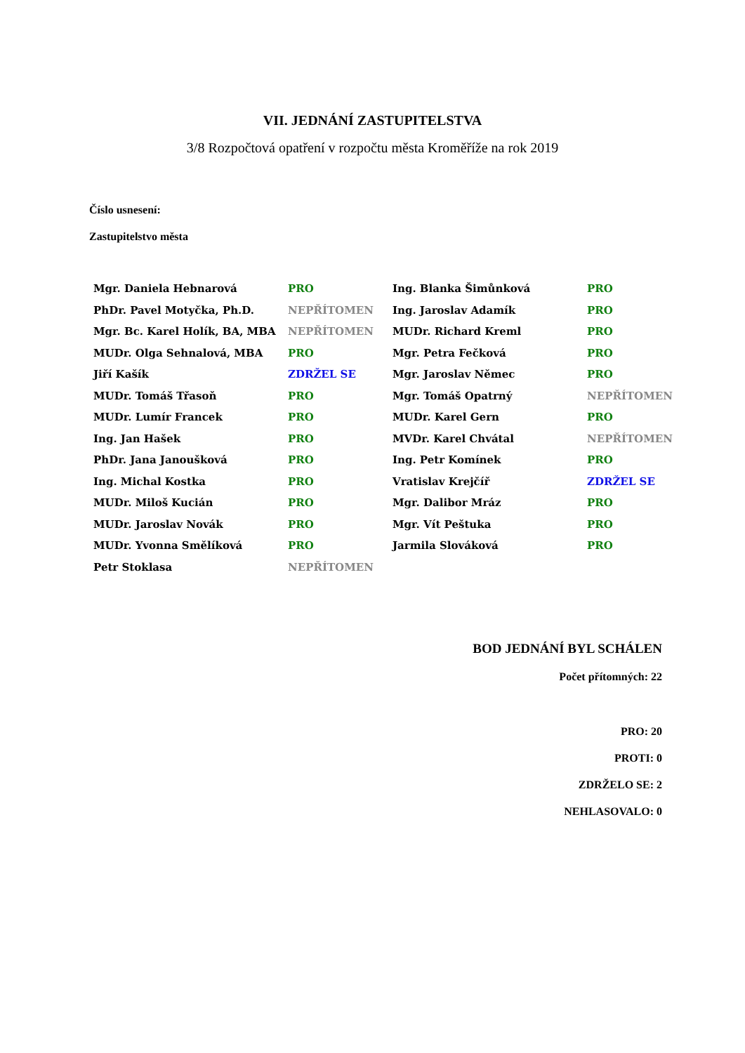VII. JEDNÁNÍ ZASTUPITELSTVA
3/8 Rozpočtová opatření v rozpočtu města Kroměříže na rok 2019
Číslo usnesení:
Zastupitelstvo města
| Mgr. Daniela Hebnarová | PRO | Ing. Blanka Šimůnková | PRO |
| PhDr. Pavel Motyčka, Ph.D. | NEPŘÍTOMEN | Ing. Jaroslav Adamík | PRO |
| Mgr. Bc. Karel Holík, BA, MBA | NEPŘÍTOMEN | MUDr. Richard Kreml | PRO |
| MUDr. Olga Sehnalová, MBA | PRO | Mgr. Petra Fečková | PRO |
| Jiří Kašík | ZDRŽEL SE | Mgr. Jaroslav Němec | PRO |
| MUDr. Tomáš Třasoň | PRO | Mgr. Tomáš Opatrný | NEPŘÍTOMEN |
| MUDr. Lumír Francek | PRO | MUDr. Karel Gern | PRO |
| Ing. Jan Hašek | PRO | MVDr. Karel Chvátal | NEPŘÍTOMEN |
| PhDr. Jana Janoušková | PRO | Ing. Petr Komínek | PRO |
| Ing. Michal Kostka | PRO | Vratislav Krejčíř | ZDRŽEL SE |
| MUDr. Miloš Kucián | PRO | Mgr. Dalibor Mráz | PRO |
| MUDr. Jaroslav Novák | PRO | Mgr. Vít Peštuka | PRO |
| MUDr. Yvonna Smělíková | PRO | Jarmila Slováková | PRO |
| Petr Stoklasa | NEPŘÍTOMEN | | |
BOD JEDNÁNÍ BYL SCHÁLEN
Počet přítomných: 22
PRO: 20
PROTI: 0
ZDRŽELO SE: 2
NEHLASOVALO: 0